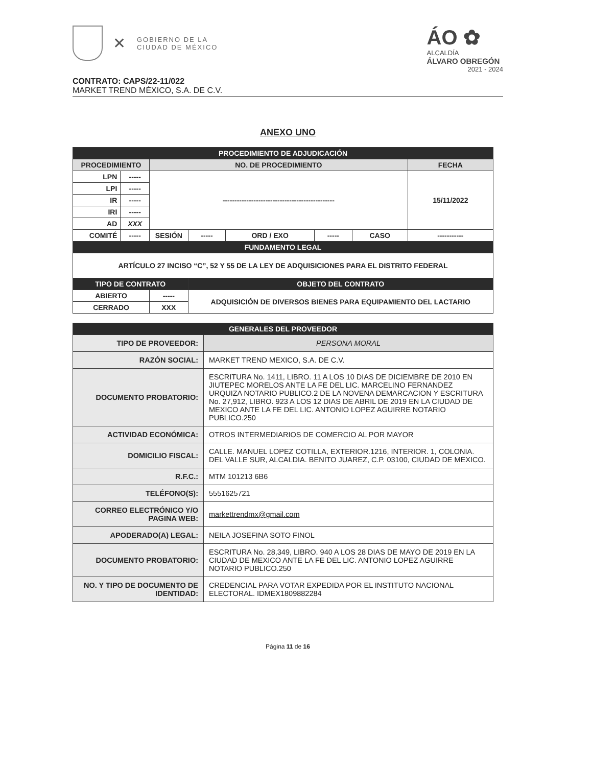✕
GOBIERNO DE LA
CIUDAD DE MÉXICO
ÁO ✿
ALCALDÍA
ÁLVARO OBREGÓN
2021 - 2024
CONTRATO: CAPS/22-11/022
MARKET TREND MÉXICO, S.A. DE C.V.
ANEXO UNO
| PROCEDIMIENTO DE ADJUDICACIÓN | | | | | | | |
| --- | --- | --- | --- | --- | --- | --- | --- |
| PROCEDIMIENTO | | NO. DE PROCEDIMIENTO | | | | | FECHA |
| LPN | ----- | ----------------------------------------------- | | | | | 15/11/2022 |
| LPI | ----- | | | | | | |
| IR | ----- | | | | | | |
| IRI | ----- | | | | | | |
| AD | XXX | | | | | | |
| COMITÉ | ----- | SESIÓN | ----- | ORD / EXO | ----- | CASO | ----------- |
| FUNDAMENTO LEGAL | | | | | | | |
| ARTÍCULO 27 INCISO “C”, 52 Y 55 DE LA LEY DE ADQUISICIONES PARA EL DISTRITO FEDERAL | | | | | | | |
| TIPO DE CONTRATO | | | OBJETO DEL CONTRATO | | | | |
| ABIERTO | | ----- | ADQUISICIÓN DE DIVERSOS BIENES PARA EQUIPAMIENTO DEL LACTARIO | | | | |
| CERRADO | | XXX | | | | | |
| GENERALES DEL PROVEEDOR | |
| --- | --- |
| TIPO DE PROVEEDOR: | PERSONA MORAL |
| RAZÓN SOCIAL: | MARKET TREND MEXICO, S.A. DE C.V. |
| DOCUMENTO PROBATORIO: | ESCRITURA No. 1411, LIBRO. 11 A LOS 10 DIAS DE DICIEMBRE DE 2010 EN JIUTEPEC MORELOS ANTE LA FE DEL LIC. MARCELINO FERNANDEZ URQUIZA NOTARIO PUBLICO.2 DE LA NOVENA DEMARCACION Y ESCRITURA No. 27,912, LIBRO. 923 A LOS 12 DIAS DE ABRIL DE 2019 EN LA CIUDAD DE MEXICO ANTE LA FE DEL LIC. ANTONIO LOPEZ AGUIRRE NOTARIO PUBLICO.250 |
| ACTIVIDAD ECONÓMICA: | OTROS INTERMEDIARIOS DE COMERCIO AL POR MAYOR |
| DOMICILIO FISCAL: | CALLE. MANUEL LOPEZ COTILLA, EXTERIOR.1216, INTERIOR. 1, COLONIA. DEL VALLE SUR, ALCALDIA. BENITO JUAREZ, C.P. 03100, CIUDAD DE MEXICO. |
| R.F.C.: | MTM 101213 6B6 |
| TELÉFONO(S): | 5551625721 |
| CORREO ELECTRÓNICO Y/O PAGINA WEB: | markettrendmx@gmail.com |
| APODERADO(A) LEGAL: | NEILA JOSEFINA SOTO FINOL |
| DOCUMENTO PROBATORIO: | ESCRITURA No. 28,349, LIBRO. 940 A LOS 28 DIAS DE MAYO DE 2019 EN LA CIUDAD DE MEXICO ANTE LA FE DEL LIC. ANTONIO LOPEZ AGUIRRE NOTARIO PUBLICO.250 |
| NO. Y TIPO DE DOCUMENTO DE IDENTIDAD: | CREDENCIAL PARA VOTAR EXPEDIDA POR EL INSTITUTO NACIONAL ELECTORAL. IDMEX1809882284 |
Página 11 de 16